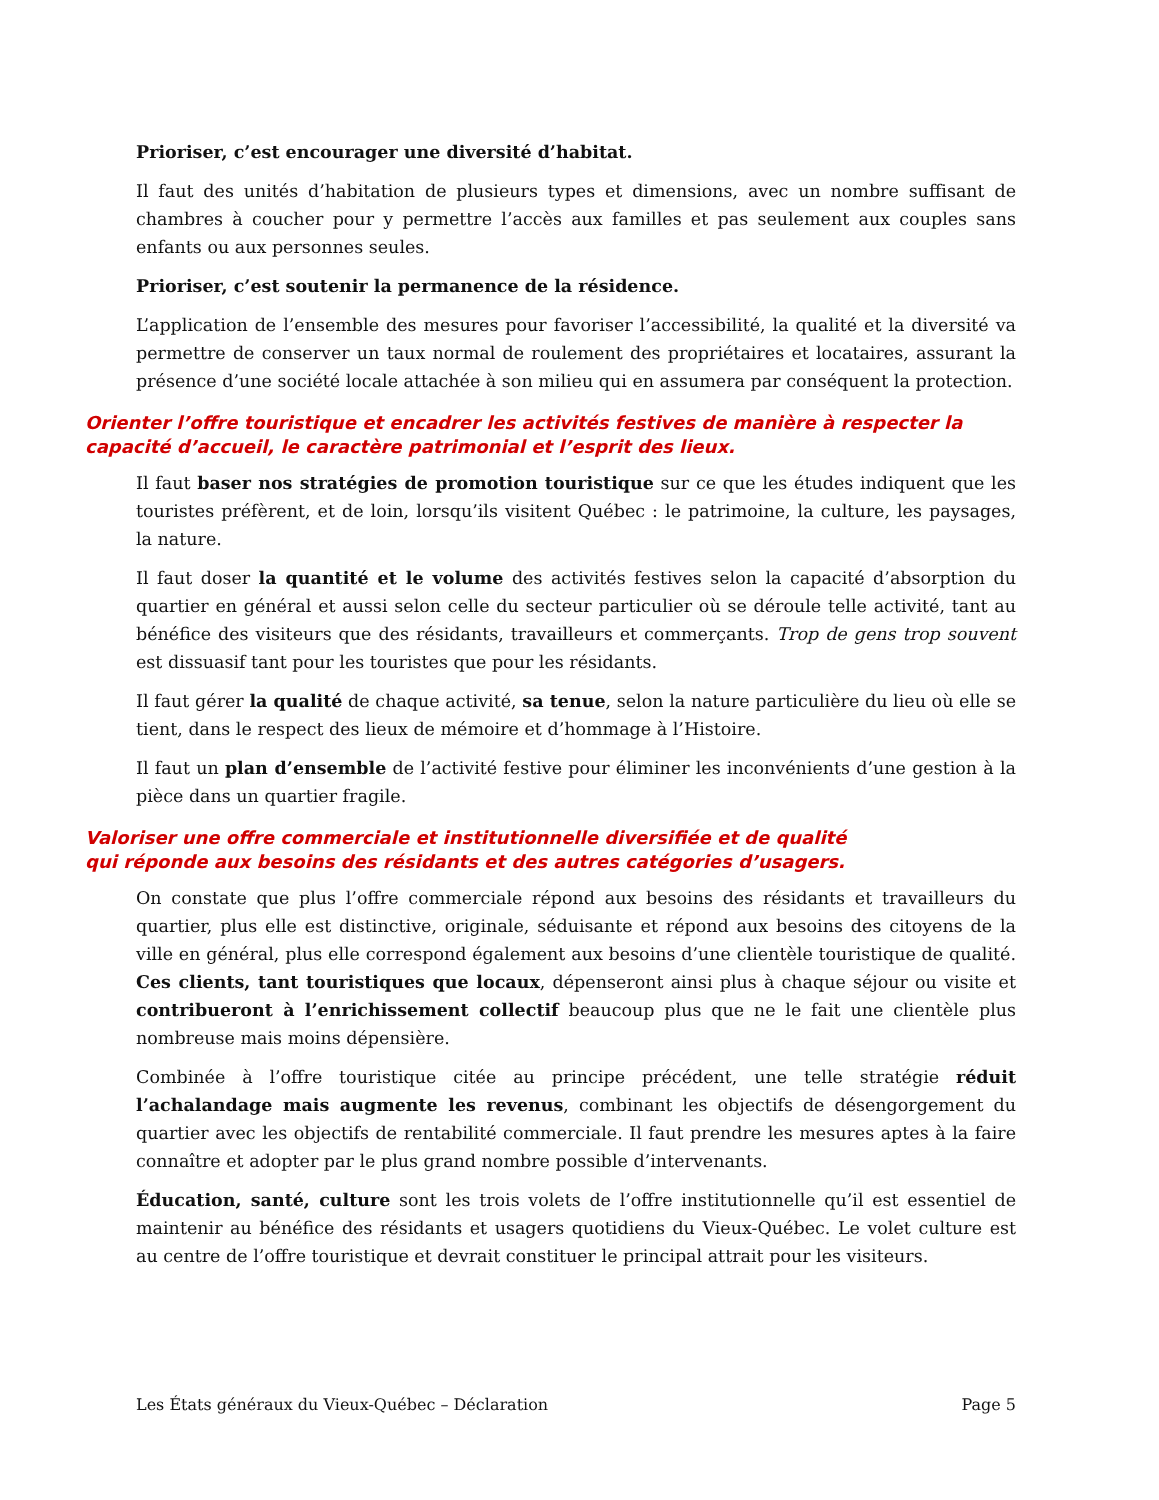Prioriser, c’est encourager une diversité d’habitat.
Il faut des unités d’habitation de plusieurs types et dimensions, avec un nombre suffisant de chambres à coucher pour y permettre l’accès aux familles et pas seulement aux couples sans enfants ou aux personnes seules.
Prioriser, c’est soutenir la permanence de la résidence.
L’application de l’ensemble des mesures pour favoriser l’accessibilité, la qualité et la diversité va permettre de conserver un taux normal de roulement des propriétaires et locataires, assurant la présence d’une société locale attachée à son milieu qui en assumera par conséquent la protection.
Orienter l’offre touristique et encadrer les activités festives de manière à respecter la capacité d’accueil, le caractère patrimonial et l’esprit des lieux.
Il faut baser nos stratégies de promotion touristique sur ce que les études indiquent que les touristes préfèrent, et de loin, lorsqu’ils visitent Québec : le patrimoine, la culture, les paysages, la nature.
Il faut doser la quantité et le volume des activités festives selon la capacité d’absorption du quartier en général et aussi selon celle du secteur particulier où se déroule telle activité, tant au bénéfice des visiteurs que des résidants, travailleurs et commerçants. Trop de gens trop souvent est dissuasif tant pour les touristes que pour les résidants.
Il faut gérer la qualité de chaque activité, sa tenue, selon la nature particulière du lieu où elle se tient, dans le respect des lieux de mémoire et d’hommage à l’Histoire.
Il faut un plan d’ensemble de l’activité festive pour éliminer les inconvénients d’une gestion à la pièce dans un quartier fragile.
Valoriser une offre commerciale et institutionnelle diversifiée et de qualité
qui réponde aux besoins des résidants et des autres catégories d’usagers.
On constate que plus l’offre commerciale répond aux besoins des résidants et travailleurs du quartier, plus elle est distinctive, originale, séduisante et répond aux besoins des citoyens de la ville en général, plus elle correspond également aux besoins d’une clientèle touristique de qualité. Ces clients, tant touristiques que locaux, dépenseront ainsi plus à chaque séjour ou visite et contribueront à l’enrichissement collectif beaucoup plus que ne le fait une clientèle plus nombreuse mais moins dépensière.
Combinée à l’offre touristique citée au principe précédent, une telle stratégie réduit l’achalandage mais augmente les revenus, combinant les objectifs de désengorgement du quartier avec les objectifs de rentabilité commerciale. Il faut prendre les mesures aptes à la faire connaître et adopter par le plus grand nombre possible d’intervenants.
Éducation, santé, culture sont les trois volets de l’offre institutionnelle qu’il est essentiel de maintenir au bénéfice des résidants et usagers quotidiens du Vieux-Québec. Le volet culture est au centre de l’offre touristique et devrait constituer le principal attrait pour les visiteurs.
Les États généraux du Vieux-Québec – Déclaration Page 5